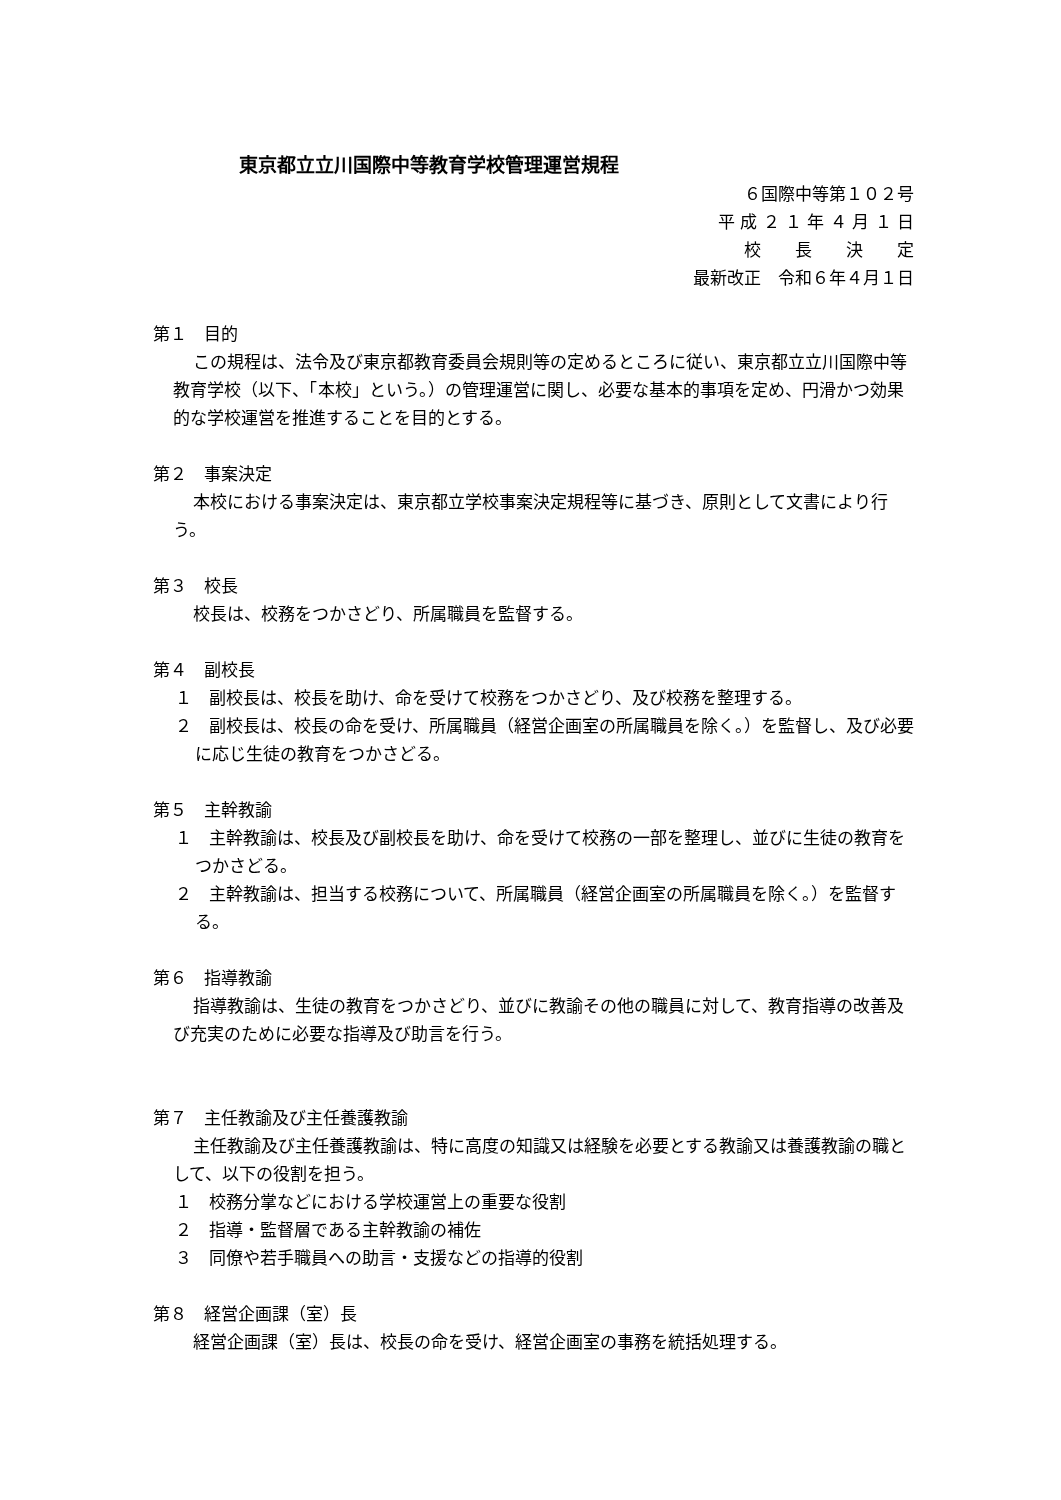東京都立立川国際中等教育学校管理運営規程
６国際中等第１０２号
平 成 ２ １ 年 ４ 月 １ 日
校　　長　　決　　定
最新改正　令和６年４月１日
第１　目的
この規程は、法令及び東京都教育委員会規則等の定めるところに従い、東京都立立川国際中等教育学校（以下、「本校」という。）の管理運営に関し、必要な基本的事項を定め、円滑かつ効果的な学校運営を推進することを目的とする。
第２　事案決定
本校における事案決定は、東京都立学校事案決定規程等に基づき、原則として文書により行う。
第３　校長
校長は、校務をつかさどり、所属職員を監督する。
第４　副校長
１　副校長は、校長を助け、命を受けて校務をつかさどり、及び校務を整理する。
２　副校長は、校長の命を受け、所属職員（経営企画室の所属職員を除く。）を監督し、及び必要に応じ生徒の教育をつかさどる。
第５　主幹教諭
１　主幹教諭は、校長及び副校長を助け、命を受けて校務の一部を整理し、並びに生徒の教育をつかさどる。
２　主幹教諭は、担当する校務について、所属職員（経営企画室の所属職員を除く。）を監督する。
第６　指導教諭
指導教諭は、生徒の教育をつかさどり、並びに教諭その他の職員に対して、教育指導の改善及び充実のために必要な指導及び助言を行う。
第７　主任教諭及び主任養護教諭
主任教諭及び主任養護教諭は、特に高度の知識又は経験を必要とする教諭又は養護教諭の職として、以下の役割を担う。
１　校務分掌などにおける学校運営上の重要な役割
２　指導・監督層である主幹教諭の補佐
３　同僚や若手職員への助言・支援などの指導的役割
第８　経営企画課（室）長
経営企画課（室）長は、校長の命を受け、経営企画室の事務を統括処理する。